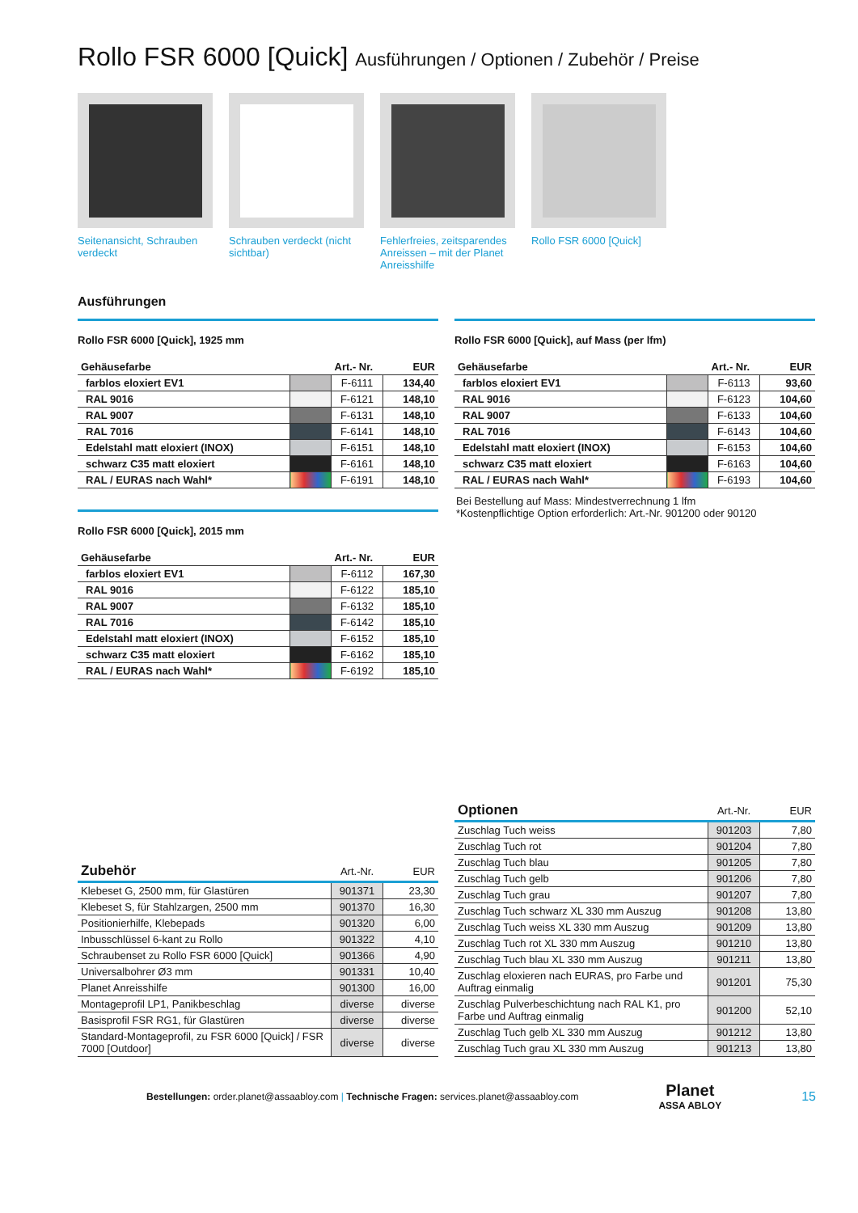Rollo FSR 6000 [Quick] Ausführungen / Optionen / Zubehör / Preise
Seitenansicht, Schrauben verdeckt
Schrauben verdeckt (nicht sichtbar)
Fehlerfreies, zeitsparendes Anreissen – mit der Planet Anreisshilfe
Rollo FSR 6000 [Quick]
Ausführungen
Rollo FSR 6000 [Quick], 1925 mm
| Gehäusefarbe | | Art.- Nr. | EUR |
| --- | --- | --- | --- |
| farblos eloxiert EV1 | | F-6111 | 134,40 |
| RAL 9016 | | F-6121 | 148,10 |
| RAL 9007 | | F-6131 | 148,10 |
| RAL 7016 | | F-6141 | 148,10 |
| Edelstahl matt eloxiert (INOX) | | F-6151 | 148,10 |
| schwarz C35 matt eloxiert | | F-6161 | 148,10 |
| RAL / EURAS nach Wahl* | | F-6191 | 148,10 |
Rollo FSR 6000 [Quick], 2015 mm
| Gehäusefarbe | | Art.- Nr. | EUR |
| --- | --- | --- | --- |
| farblos eloxiert EV1 | | F-6112 | 167,30 |
| RAL 9016 | | F-6122 | 185,10 |
| RAL 9007 | | F-6132 | 185,10 |
| RAL 7016 | | F-6142 | 185,10 |
| Edelstahl matt eloxiert (INOX) | | F-6152 | 185,10 |
| schwarz C35 matt eloxiert | | F-6162 | 185,10 |
| RAL / EURAS nach Wahl* | | F-6192 | 185,10 |
Rollo FSR 6000 [Quick], auf Mass (per lfm)
| Gehäusefarbe | | Art.- Nr. | EUR |
| --- | --- | --- | --- |
| farblos eloxiert EV1 | | F-6113 | 93,60 |
| RAL 9016 | | F-6123 | 104,60 |
| RAL 9007 | | F-6133 | 104,60 |
| RAL 7016 | | F-6143 | 104,60 |
| Edelstahl matt eloxiert (INOX) | | F-6153 | 104,60 |
| schwarz C35 matt eloxiert | | F-6163 | 104,60 |
| RAL / EURAS nach Wahl* | | F-6193 | 104,60 |
Bei Bestellung auf Mass: Mindestverrechnung 1 lfm
*Kostenpflichtige Option erforderlich: Art.-Nr. 901200 oder 90120
| Zubehör | Art.-Nr. | EUR |
| --- | --- | --- |
| Klebeset G, 2500 mm, für Glastüren | 901371 | 23,30 |
| Klebeset S, für Stahlzargen, 2500 mm | 901370 | 16,30 |
| Positionierhilfe, Klebepads | 901320 | 6,00 |
| Inbusschlüssel 6-kant zu Rollo | 901322 | 4,10 |
| Schraubenset zu Rollo FSR 6000 [Quick] | 901366 | 4,90 |
| Universalbohrer Ø3 mm | 901331 | 10,40 |
| Planet Anreisshilfe | 901300 | 16,00 |
| Montageprofil LP1, Panikbeschlag | diverse | diverse |
| Basisprofil FSR RG1, für Glastüren | diverse | diverse |
| Standard-Montageprofil, zu FSR 6000 [Quick] / FSR 7000 [Outdoor] | diverse | diverse |
| Optionen | Art.-Nr. | EUR |
| --- | --- | --- |
| Zuschlag Tuch weiss | 901203 | 7,80 |
| Zuschlag Tuch rot | 901204 | 7,80 |
| Zuschlag Tuch blau | 901205 | 7,80 |
| Zuschlag Tuch gelb | 901206 | 7,80 |
| Zuschlag Tuch grau | 901207 | 7,80 |
| Zuschlag Tuch schwarz XL 330 mm Auszug | 901208 | 13,80 |
| Zuschlag Tuch weiss XL 330 mm Auszug | 901209 | 13,80 |
| Zuschlag Tuch rot XL 330 mm Auszug | 901210 | 13,80 |
| Zuschlag Tuch blau XL 330 mm Auszug | 901211 | 13,80 |
| Zuschlag eloxieren nach EURAS, pro Farbe und Auftrag einmalig | 901201 | 75,30 |
| Zuschlag Pulverbeschichtung nach RAL K1, pro Farbe und Auftrag einmalig | 901200 | 52,10 |
| Zuschlag Tuch gelb XL 330 mm Auszug | 901212 | 13,80 |
| Zuschlag Tuch grau XL 330 mm Auszug | 901213 | 13,80 |
Bestellungen: order.planet@assaabloy.com | Technische Fragen: services.planet@assaabloy.com Planet
ASSA ABLOY 15